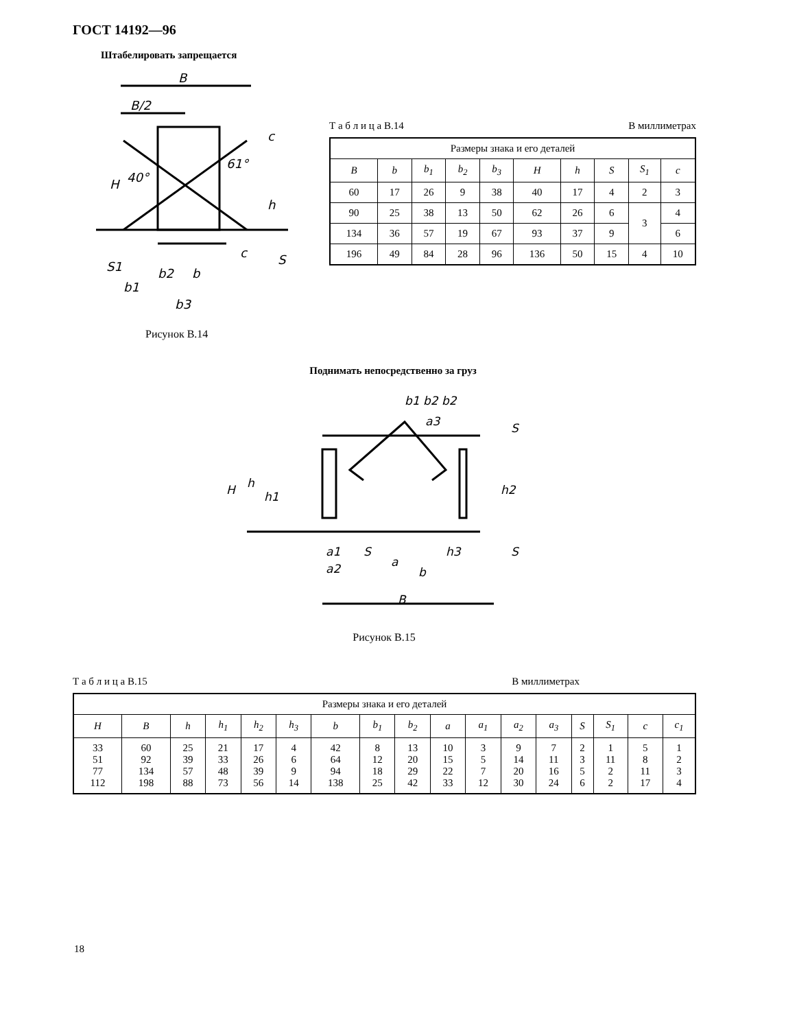ГОСТ 14192—96
Штабелировать запрещается
B
B/2
H
40°
61°
h
c
b2
b
b1
b3
S
S1
c
Рисунок В.14
Т а б л и ц а В.14 В миллиметрах
| Размеры знака и его деталей | | | | | | | | | |
| B | b | b<sub>1</sub> | b<sub>2</sub> | b<sub>3</sub> | H | h | S | S<sub>1</sub> | c |
| 60 | 17 | 26 | 9 | 38 | 40 | 17 | 4 | 2 | 3 |
| 90 | 25 | 38 | 13 | 50 | 62 | 26 | 6 | 3 | 4 |
| 134 | 36 | 57 | 19 | 67 | 93 | 37 | 9 | | 6 |
| 196 | 49 | 84 | 28 | 96 | 136 | 50 | 15 | 4 | 10 |
Поднимать непосредственно за груз
b1 b2 b2
H
h
h1
h2
h3
a1
a2
S
a
b
B
a3
S
S
Рисунок В.15
Т а б л и ц а В.15 В миллиметрах
| Размеры знака и его деталей | | | | | | | | | | | | | | | | |
| H | B | h | h<sub>1</sub> | h<sub>2</sub> | h<sub>3</sub> | b | b<sub>1</sub> | b<sub>2</sub> | a | a<sub>1</sub> | a<sub>2</sub> | a<sub>3</sub> | S | S<sub>1</sub> | c | c<sub>1</sub> |
| 33 51 77 112 | 60 92 134 198 | 25 39 57 88 | 21 33 48 73 | 17 26 39 56 | 4 6 9 14 | 42 64 94 138 | 8 12 18 25 | 13 20 29 42 | 10 15 22 33 | 3 5 7 12 | 9 14 20 30 | 7 11 16 24 | 2 3 5 6 | 1 11 2 2 | 5 8 11 17 | 1 2 3 4 |
18